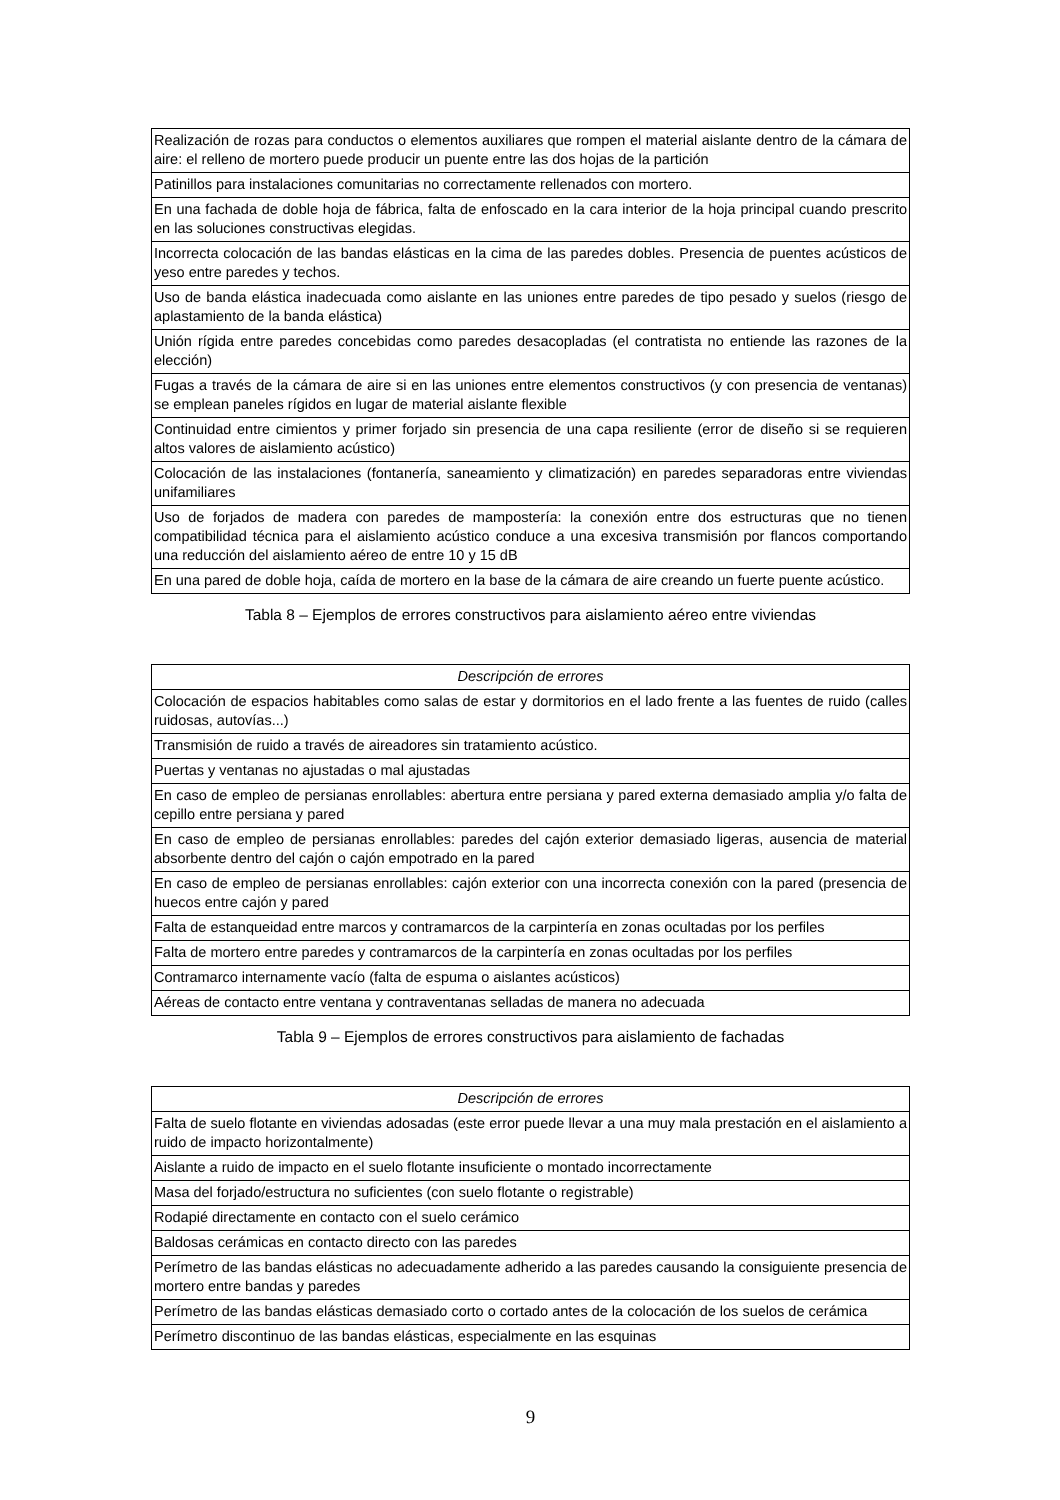| Realización de rozas para conductos o elementos auxiliares que rompen el material aislante dentro de la cámara de aire: el relleno de mortero puede producir un puente entre las dos hojas de la partición |
| Patinillos para instalaciones comunitarias no correctamente rellenados con mortero. |
| En una fachada de doble hoja de fábrica, falta de enfoscado en la cara interior de la hoja principal cuando prescrito en las soluciones constructivas elegidas. |
| Incorrecta colocación de las bandas elásticas en la cima de las paredes dobles. Presencia de puentes acústicos de yeso entre paredes y techos. |
| Uso de banda elástica inadecuada como aislante en las uniones entre paredes de tipo pesado y suelos (riesgo de aplastamiento de la banda elástica) |
| Unión rígida entre paredes concebidas como paredes desacopladas (el contratista no entiende las razones de la elección) |
| Fugas a través de la cámara de aire si en las uniones entre elementos constructivos (y con presencia de ventanas) se emplean paneles rígidos en lugar de material aislante flexible |
| Continuidad entre cimientos y primer forjado sin presencia de una capa resiliente (error de diseño si se requieren altos valores de aislamiento acústico) |
| Colocación de las instalaciones (fontanería, saneamiento y climatización) en paredes separadoras entre viviendas unifamiliares |
| Uso de forjados de madera con paredes de mampostería: la conexión entre dos estructuras que no tienen compatibilidad técnica para el aislamiento acústico conduce a una excesiva transmisión por flancos comportando una reducción del aislamiento aéreo de entre 10 y 15 dB |
| En una pared de doble hoja, caída de mortero en la base de la cámara de aire creando un fuerte puente acústico. |
Tabla 8 – Ejemplos de errores constructivos para aislamiento aéreo entre viviendas
| Descripción de errores |
| --- |
| Colocación de espacios habitables como salas de estar y dormitorios en el lado frente a las fuentes de ruido (calles ruidosas, autovías...) |
| Transmisión de ruido a través de aireadores sin tratamiento acústico. |
| Puertas y ventanas no ajustadas o mal ajustadas |
| En caso de empleo de persianas enrollables: abertura entre persiana y pared externa demasiado amplia y/o falta de cepillo entre persiana y pared |
| En caso de empleo de persianas enrollables: paredes del cajón exterior demasiado ligeras, ausencia de material absorbente dentro del cajón o cajón empotrado en la pared |
| En caso de empleo de persianas enrollables: cajón exterior con una incorrecta conexión con la pared (presencia de huecos entre cajón y pared |
| Falta de estanqueidad entre marcos y contramarcos de la carpintería en zonas ocultadas por los perfiles |
| Falta de mortero entre paredes y contramarcos de la carpintería en zonas ocultadas por los perfiles |
| Contramarco internamente vacío (falta de espuma o aislantes acústicos) |
| Aéreas de contacto entre ventana y contraventanas selladas de manera no adecuada |
Tabla 9 – Ejemplos de errores constructivos para aislamiento de fachadas
| Descripción de errores |
| --- |
| Falta de suelo flotante en viviendas adosadas (este error puede llevar a una muy mala prestación en el aislamiento a ruido de impacto horizontalmente) |
| Aislante a ruido de impacto en el suelo flotante insuficiente o montado incorrectamente |
| Masa del forjado/estructura no suficientes (con suelo flotante o registrable) |
| Rodapié directamente en contacto con el suelo cerámico |
| Baldosas cerámicas en contacto directo con las paredes |
| Perímetro de las bandas elásticas no adecuadamente adherido a las paredes causando la consiguiente presencia de mortero entre bandas y paredes |
| Perímetro de las bandas elásticas demasiado corto o cortado antes de la colocación de los suelos de cerámica |
| Perímetro discontinuo de las bandas elásticas, especialmente en las esquinas |
9